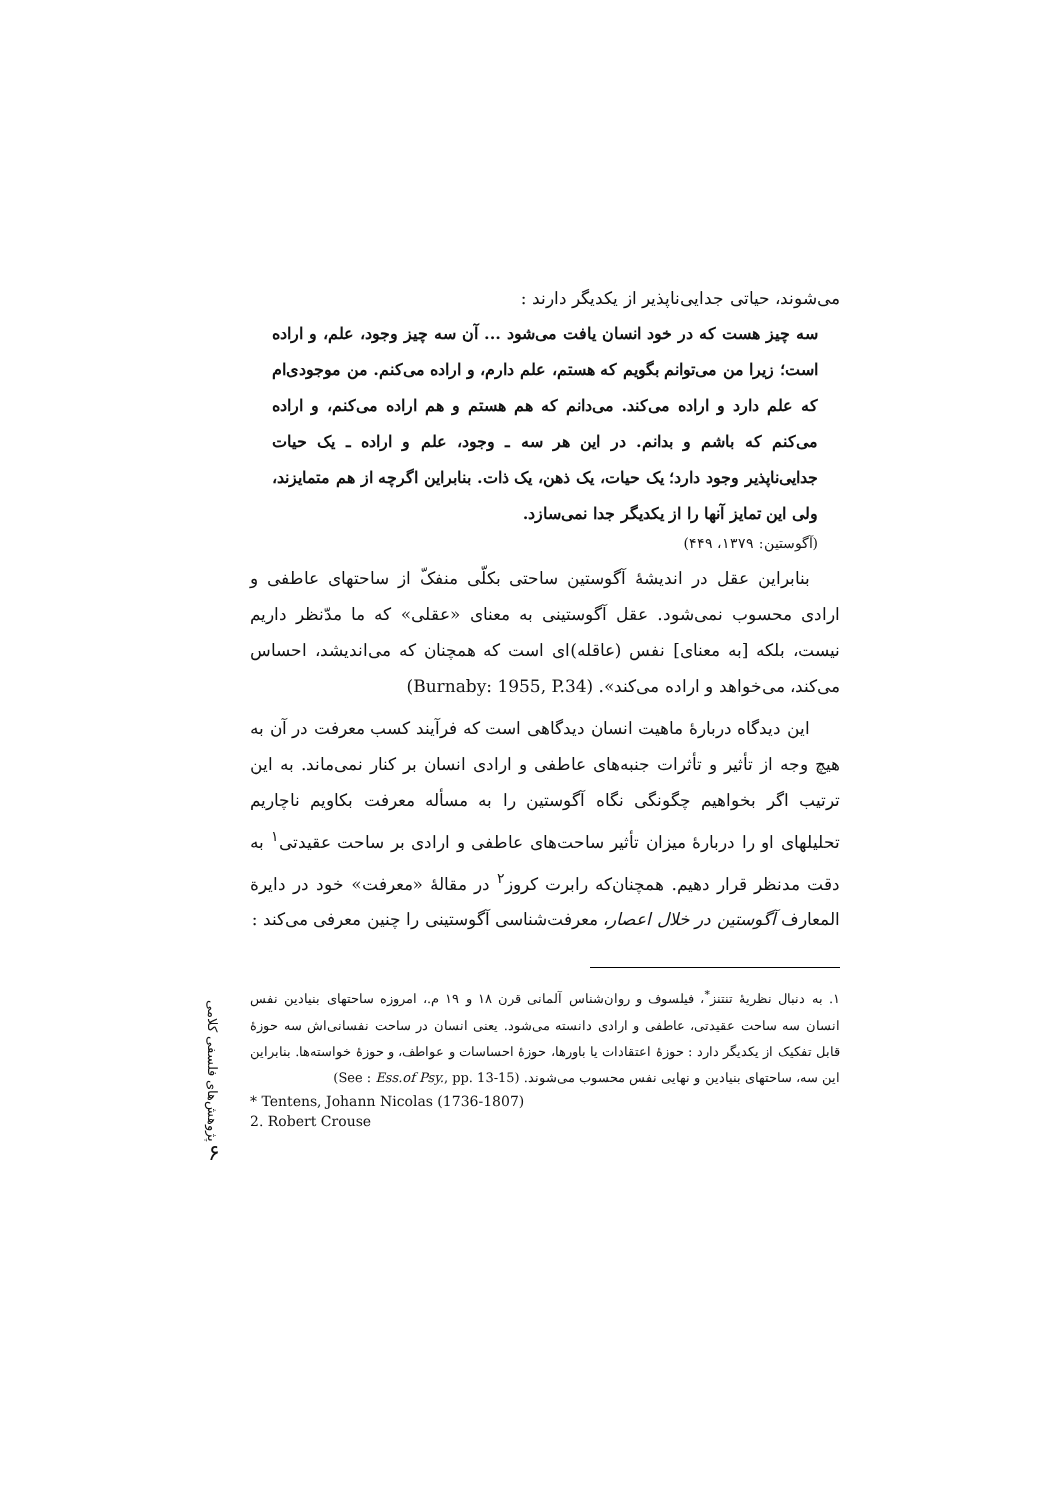می‌شوند، حیاتی جدایی‌ناپذیر از یکدیگر دارند :
سه چیز هست که در خود انسان یافت می‌شود ... آن سه چیز وجود، علم، و اراده است؛ زیرا من می‌توانم بگویم که هستم، علم دارم، و اراده می‌کنم. من موجودی‌ام که علم دارد و اراده می‌کند. می‌دانم که هم هستم و هم اراده می‌کنم، و اراده می‌کنم که باشم و بدانم. در این هر سه ـ وجود، علم و اراده ـ یک حیات جدایی‌ناپذیر وجود دارد؛ یک حیات، یک ذهن، یک ذات. بنابراین اگرچه از هم متمایزند، ولی این تمایز آنها را از یکدیگر جدا نمی‌سازد.
(آگوستین: ۱۳۷۹، ۴۴۹)
بنابراین عقل در اندیشهٔ آگوستین ساحتی بکلّی منفکّ از ساحتهای عاطفی و ارادی محسوب نمی‌شود. عقل آگوستینی به معنای «عقلی» که ما مدّنظر داریم نیست، بلکه [به معنای] نفس (عاقله)ای است که همچنان که می‌اندیشد، احساس می‌کند، می‌خواهد و اراده می‌کند». (Burnaby: 1955, P.34)
این دیدگاه دربارهٔ ماهیت انسان دیدگاهی است که فرآیند کسب معرفت در آن به هیچ وجه از تأثیر و تأثرات جنبه‌های عاطفی و ارادی انسان بر کنار نمی‌ماند. به این ترتیب اگر بخواهیم چگونگی نگاه آگوستین را به مسأله معرفت بکاویم ناچاریم تحلیلهای او را دربارهٔ میزان تأثیر ساحت‌های عاطفی و ارادی بر ساحت عقیدتی<sup>۱</sup> به دقت مدنظر قرار دهیم. همچنان‌که رابرت کروز<sup>۲</sup> در مقالهٔ «معرفت» خود در دایرة المعارف آگوستین در خلال اعصار، معرفت‌شناسی آگوستینی را چنین معرفی می‌کند :
۱. به دنبال نظریهٔ تنتنز<sup>*</sup>، فیلسوف و روان‌شناس آلمانی قرن ۱۸ و ۱۹ م.، امروزه ساحتهای بنیادین نفس انسان سه ساحت عقیدتی، عاطفی و ارادی دانسته می‌شود. یعنی انسان در ساحت نفسانی‌اش سه حوزهٔ قابل تفکیک از یکدیگر دارد : حوزهٔ اعتقادات یا باورها، حوزهٔ احساسات و عواطف، و حوزهٔ خواسته‌ها. بنابراین این سه، ساحتهای بنیادین و نهایی نفس محسوب می‌شوند. (See : Ess.of Psy., pp. 13-15)
* Tentens, Johann Nicolas (1736-1807)
2. Robert Crouse
پژوهش‌های فلسفی کلامی
۶